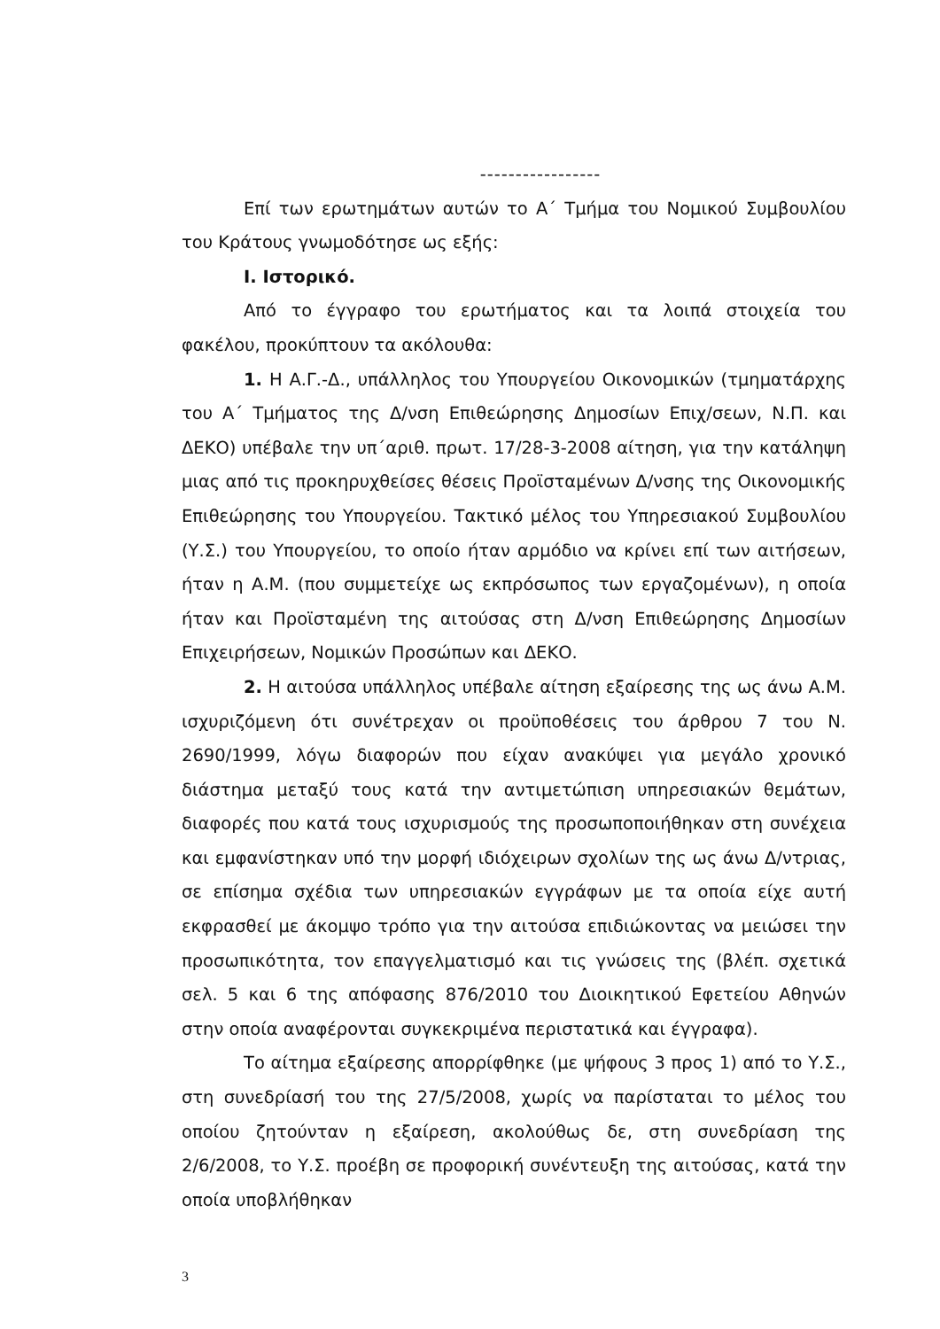-----------------
Επί των ερωτημάτων αυτών το Α΄ Τμήμα του Νομικού Συμβουλίου του Κράτους γνωμοδότησε ως εξής:
Ι. Ιστορικό.
Από το έγγραφο του ερωτήματος και τα λοιπά στοιχεία του φακέλου, προκύπτουν τα ακόλουθα:
1. Η Α.Γ.-Δ., υπάλληλος του Υπουργείου Οικονομικών (τμηματάρχης του Α΄ Τμήματος της Δ/νση Επιθεώρησης Δημοσίων Επιχ/σεων, Ν.Π. και ΔΕΚΟ) υπέβαλε την υπ΄αριθ. πρωτ. 17/28-3-2008 αίτηση, για την κατάληψη μιας από τις προκηρυχθείσες θέσεις Προϊσταμένων Δ/νσης της Οικονομικής Επιθεώρησης του Υπουργείου. Τακτικό μέλος του Υπηρεσιακού Συμβουλίου (Υ.Σ.) του Υπουργείου, το οποίο ήταν αρμόδιο να κρίνει επί των αιτήσεων, ήταν η Α.Μ. (που συμμετείχε ως εκπρόσωπος των εργαζομένων), η οποία ήταν και Προϊσταμένη της αιτούσας στη Δ/νση Επιθεώρησης Δημοσίων Επιχειρήσεων, Νομικών Προσώπων και ΔΕΚΟ.
2. Η αιτούσα υπάλληλος υπέβαλε αίτηση εξαίρεσης της ως άνω Α.Μ. ισχυριζόμενη ότι συνέτρεχαν οι προϋποθέσεις του άρθρου 7 του Ν. 2690/1999, λόγω διαφορών που είχαν ανακύψει για μεγάλο χρονικό διάστημα μεταξύ τους κατά την αντιμετώπιση υπηρεσιακών θεμάτων, διαφορές που κατά τους ισχυρισμούς της προσωποποιήθηκαν στη συνέχεια και εμφανίστηκαν υπό την μορφή ιδιόχειρων σχολίων της ως άνω Δ/ντριας, σε επίσημα σχέδια των υπηρεσιακών εγγράφων με τα οποία είχε αυτή εκφρασθεί με άκομψο τρόπο για την αιτούσα επιδιώκοντας να μειώσει την προσωπικότητα, τον επαγγελματισμό και τις γνώσεις της (βλέπ. σχετικά σελ. 5 και 6 της απόφασης 876/2010 του Διοικητικού Εφετείου Αθηνών στην οποία αναφέρονται συγκεκριμένα περιστατικά και έγγραφα).
Το αίτημα εξαίρεσης απορρίφθηκε (με ψήφους 3 προς 1) από το Υ.Σ., στη συνεδρίασή του της 27/5/2008, χωρίς να παρίσταται το μέλος του οποίου ζητούνταν η εξαίρεση, ακολούθως δε, στη συνεδρίαση της 2/6/2008, το Υ.Σ. προέβη σε προφορική συνέντευξη της αιτούσας, κατά την οποία υποβλήθηκαν
3